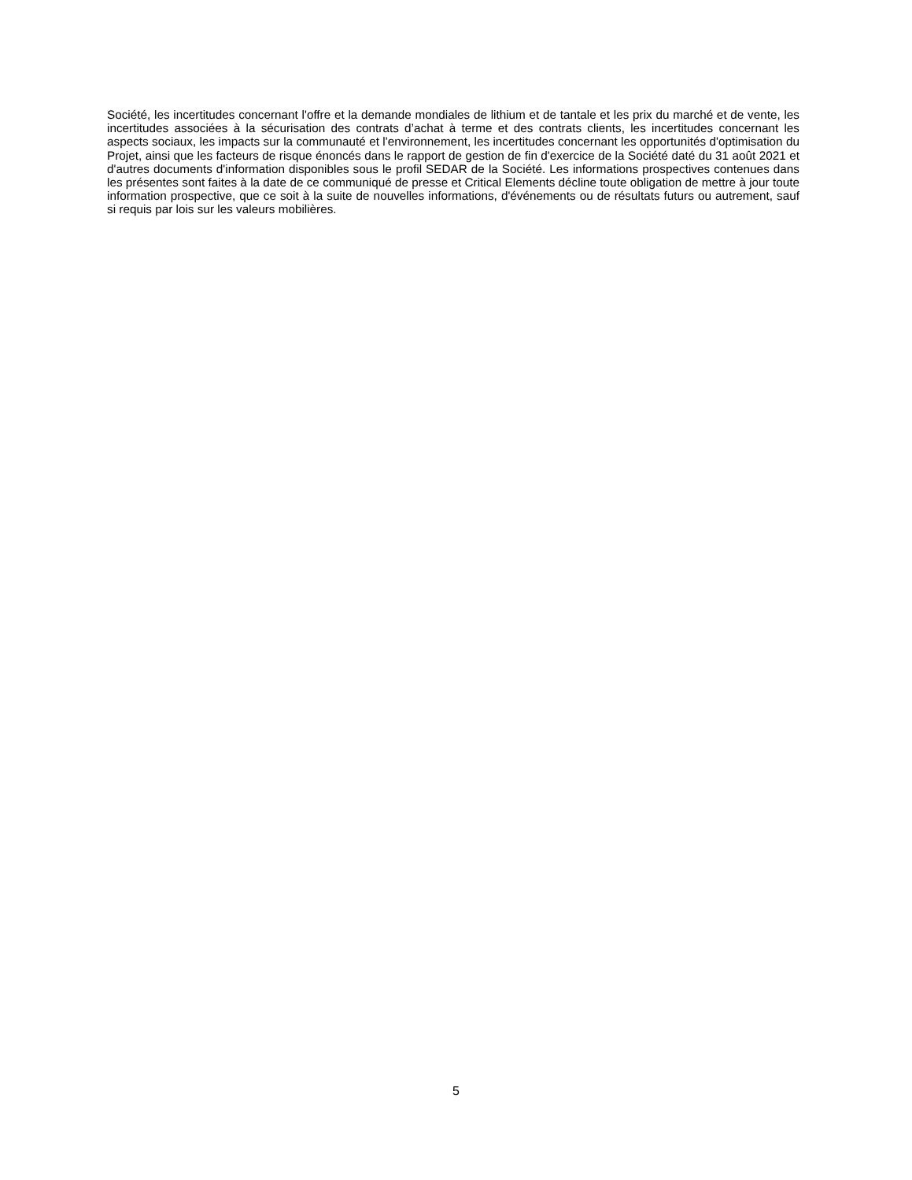Société, les incertitudes concernant l'offre et la demande mondiales de lithium et de tantale et les prix du marché et de vente, les incertitudes associées à la sécurisation des contrats d’achat à terme et des contrats clients, les incertitudes concernant les aspects sociaux, les impacts sur la communauté et l'environnement, les incertitudes concernant les opportunités d'optimisation du Projet, ainsi que les facteurs de risque énoncés dans le rapport de gestion de fin d'exercice de la Société daté du 31 août 2021 et d'autres documents d'information disponibles sous le profil SEDAR de la Société. Les informations prospectives contenues dans les présentes sont faites à la date de ce communiqué de presse et Critical Elements décline toute obligation de mettre à jour toute information prospective, que ce soit à la suite de nouvelles informations, d'événements ou de résultats futurs ou autrement, sauf si requis par lois sur les valeurs mobilières.
5